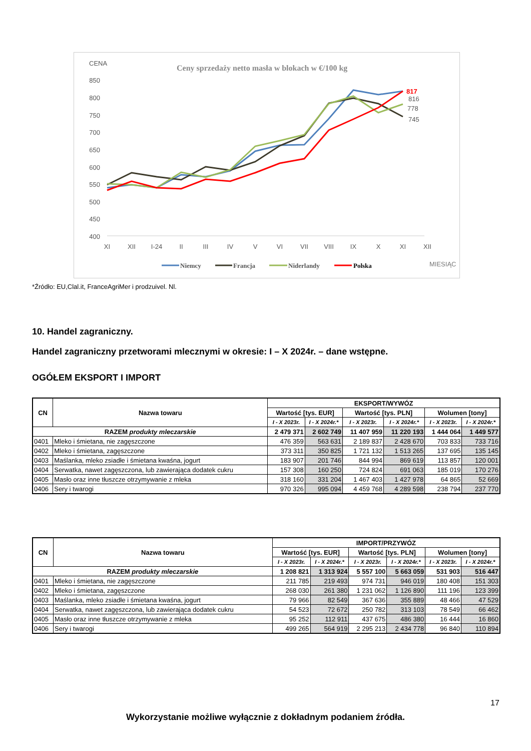CENA
Ceny sprzedaży netto masła w blokach w €/100 kg
850
800
750
700
650
600
550
500
450
400
XI
XII
I-24
II
III
IV
V
VI
VII
VIII
IX
X
XI
XII
817
816
778
745
Niemcy
Francja
Niderlandy
Polska
MIESIĄC
*Źródło: EU,Clal.it, FranceAgriMer i prodzuivel. Nl.
10. Handel zagraniczny.
Handel zagraniczny przetworami mlecznymi w okresie: I – X 2024r. – dane wstępne.
OGÓŁEM EKSPORT I IMPORT
| CN | Nazwa towaru | EKSPORT/WYWÓZ | | | | | |
| --- | --- | --- | --- | --- | --- | --- | --- |
| | | Wartość [tys. EUR] | | Wartość [tys. PLN] | | Wolumen [tony] | |
| | | I - X 2023r. | I - X 2024r.* | I - X 2023r. | I - X 2024r.* | I - X 2023r. | I - X 2024r.* |
| RAZEM produkty mleczarskie | | 2 479 371 | 2 602 749 | 11 407 959 | 11 220 193 | 1 444 064 | 1 449 577 |
| 0401 | Mleko i śmietana, nie zagęszczone | 476 359 | 563 631 | 2 189 837 | 2 428 670 | 703 833 | 733 716 |
| 0402 | Mleko i śmietana, zagęszczone | 373 311 | 350 825 | 1 721 132 | 1 513 265 | 137 695 | 135 145 |
| 0403 | Maślanka, mleko zsiadłe i śmietana kwaśna, jogurt | 183 907 | 201 746 | 844 994 | 869 619 | 113 857 | 120 001 |
| 0404 | Serwatka, nawet zagęszczona, lub zawierająca dodatek cukru | 157 308 | 160 250 | 724 824 | 691 063 | 185 019 | 170 276 |
| 0405 | Masło oraz inne tłuszcze otrzymywanie z mleka | 318 160 | 331 204 | 1 467 403 | 1 427 978 | 64 865 | 52 669 |
| 0406 | Sery i twarogi | 970 326 | 995 094 | 4 459 768 | 4 289 598 | 238 794 | 237 770 |
| CN | Nazwa towaru | IMPORT/PRZYWÓZ | | | | | |
| --- | --- | --- | --- | --- | --- | --- | --- |
| | | Wartość [tys. EUR] | | Wartość [tys. PLN] | | Wolumen [tony] | |
| | | I - X 2023r. | I - X 2024r.* | I - X 2023r. | I - X 2024r.* | I - X 2023r. | I - X 2024r.* |
| RAZEM produkty mleczarskie | | 1 208 821 | 1 313 924 | 5 557 100 | 5 663 059 | 531 903 | 516 447 |
| 0401 | Mleko i śmietana, nie zagęszczone | 211 785 | 219 493 | 974 731 | 946 019 | 180 408 | 151 303 |
| 0402 | Mleko i śmietana, zagęszczone | 268 030 | 261 380 | 1 231 062 | 1 126 890 | 111 196 | 123 399 |
| 0403 | Maślanka, mleko zsiadłe i śmietana kwaśna, jogurt | 79 966 | 82 549 | 367 636 | 355 889 | 48 466 | 47 529 |
| 0404 | Serwatka, nawet zagęszczona, lub zawierająca dodatek cukru | 54 523 | 72 672 | 250 782 | 313 103 | 78 549 | 66 462 |
| 0405 | Masło oraz inne tłuszcze otrzymywanie z mleka | 95 252 | 112 911 | 437 675 | 486 380 | 16 444 | 16 860 |
| 0406 | Sery i twarogi | 499 265 | 564 919 | 2 295 213 | 2 434 778 | 96 840 | 110 894 |
17
Wykorzystanie możliwe wyłącznie z dokładnym podaniem źródła.